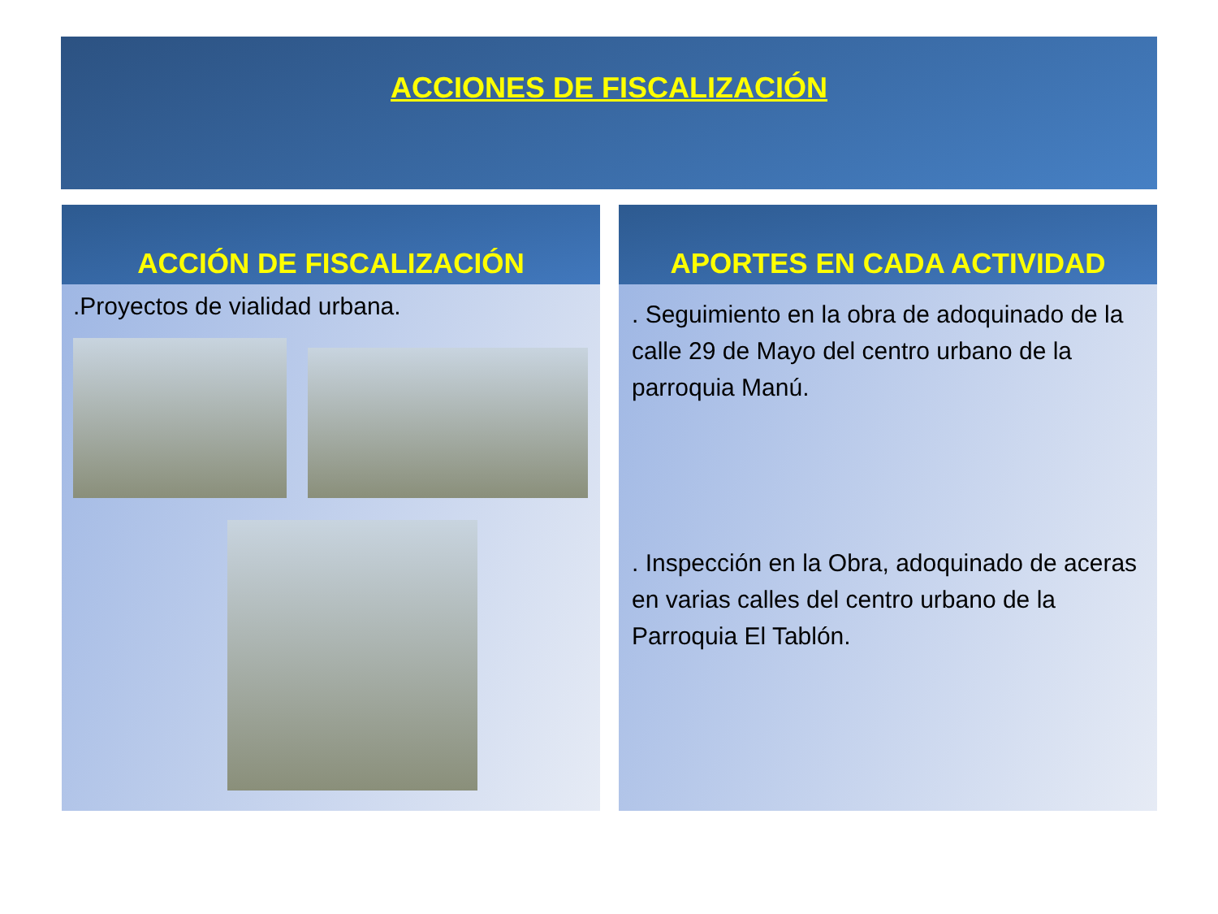ACCIONES DE FISCALIZACIÓN
ACCIÓN DE FISCALIZACIÓN
.Proyectos de vialidad urbana.
APORTES EN CADA ACTIVIDAD
. Seguimiento en la obra de adoquinado de la calle 29 de Mayo del centro urbano de la parroquia Manú.
. Inspección en la Obra, adoquinado de aceras en varias calles del centro urbano de la Parroquia El Tablón.